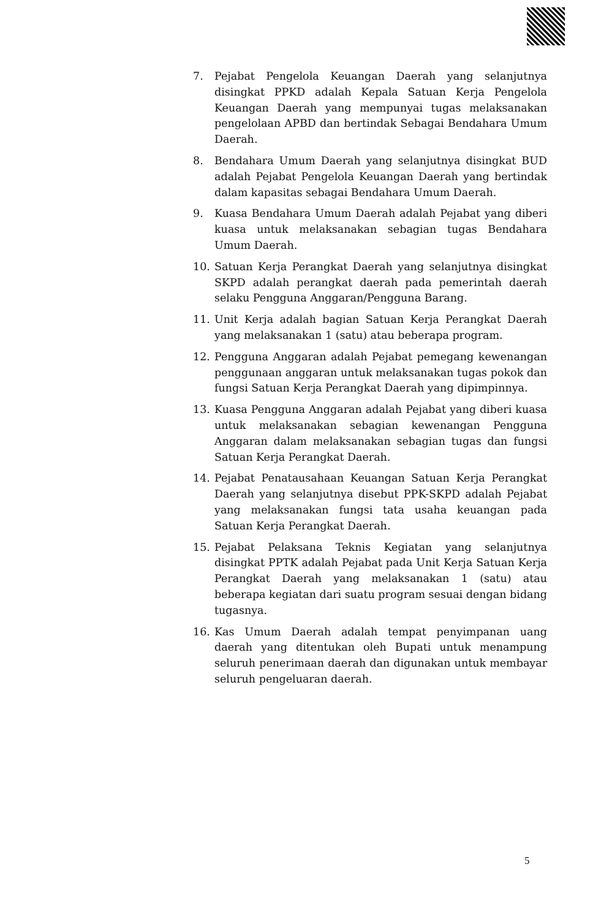7. Pejabat Pengelola Keuangan Daerah yang selanjutnya disingkat PPKD adalah Kepala Satuan Kerja Pengelola Keuangan Daerah yang mempunyai tugas melaksanakan pengelolaan APBD dan bertindak Sebagai Bendahara Umum Daerah.
8. Bendahara Umum Daerah yang selanjutnya disingkat BUD adalah Pejabat Pengelola Keuangan Daerah yang bertindak dalam kapasitas sebagai Bendahara Umum Daerah.
9. Kuasa Bendahara Umum Daerah adalah Pejabat yang diberi kuasa untuk melaksanakan sebagian tugas Bendahara Umum Daerah.
10. Satuan Kerja Perangkat Daerah yang selanjutnya disingkat SKPD adalah perangkat daerah pada pemerintah daerah selaku Pengguna Anggaran/Pengguna Barang.
11. Unit Kerja adalah bagian Satuan Kerja Perangkat Daerah yang melaksanakan 1 (satu) atau beberapa program.
12. Pengguna Anggaran adalah Pejabat pemegang kewenangan penggunaan anggaran untuk melaksanakan tugas pokok dan fungsi Satuan Kerja Perangkat Daerah yang dipimpinnya.
13. Kuasa Pengguna Anggaran adalah Pejabat yang diberi kuasa untuk melaksanakan sebagian kewenangan Pengguna Anggaran dalam melaksanakan sebagian tugas dan fungsi Satuan Kerja Perangkat Daerah.
14. Pejabat Penatausahaan Keuangan Satuan Kerja Perangkat Daerah yang selanjutnya disebut PPK-SKPD adalah Pejabat yang melaksanakan fungsi tata usaha keuangan pada Satuan Kerja Perangkat Daerah.
15. Pejabat Pelaksana Teknis Kegiatan yang selanjutnya disingkat PPTK adalah Pejabat pada Unit Kerja Satuan Kerja Perangkat Daerah yang melaksanakan 1 (satu) atau beberapa kegiatan dari suatu program sesuai dengan bidang tugasnya.
16. Kas Umum Daerah adalah tempat penyimpanan uang daerah yang ditentukan oleh Bupati untuk menampung seluruh penerimaan daerah dan digunakan untuk membayar seluruh pengeluaran daerah.
5